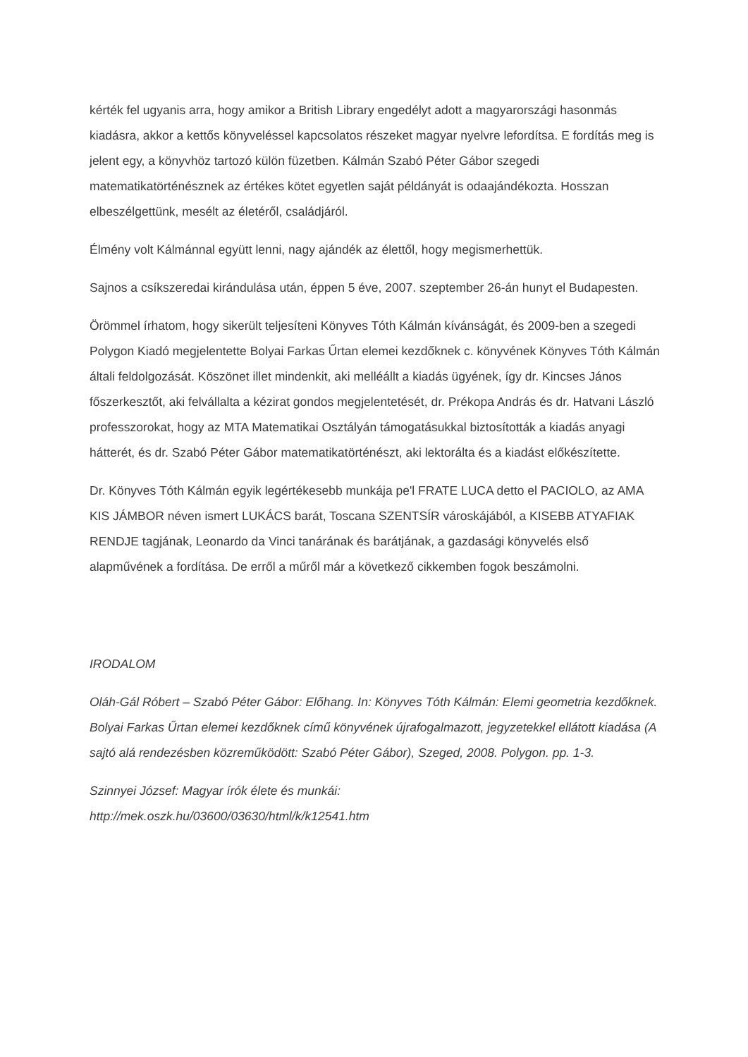kérték fel ugyanis arra, hogy amikor a British Library engedélyt adott a magyarországi hasonmás kiadásra, akkor a kettős könyveléssel kapcsolatos részeket magyar nyelvre lefordítsa. E fordítás meg is jelent egy, a könyvhöz tartozó külön füzetben. Kálmán Szabó Péter Gábor szegedi matematikatörténésznek az értékes kötet egyetlen saját példányát is odaajándékozta. Hosszan elbeszélgettünk, mesélt az életéről, családjáról.
Élmény volt Kálmánnal együtt lenni, nagy ajándék az élettől, hogy megismerhettük.
Sajnos a csíkszeredai kirándulása után, éppen 5 éve, 2007. szeptember 26-án hunyt el Budapesten.
Örömmel írhatom, hogy sikerült teljesíteni Könyves Tóth Kálmán kívánságát, és 2009-ben a szegedi Polygon Kiadó megjelentette Bolyai Farkas Űrtan elemei kezdőknek c. könyvének Könyves Tóth Kálmán általi feldolgozását. Köszönet illet mindenkit, aki melléállt a kiadás ügyének, így dr. Kincses János főszerkesztőt, aki felvállalta a kézirat gondos megjelentetését, dr. Prékopa András és dr. Hatvani László professzorokat, hogy az MTA Matematikai Osztályán támogatásukkal biztosították a kiadás anyagi hátterét, és dr. Szabó Péter Gábor matematikatörténészt, aki lektorálta és a kiadást előkészítette.
Dr. Könyves Tóth Kálmán egyik legértékesebb munkája pe'l FRATE LUCA detto el PACIOLO, az AMA KIS JÁMBOR néven ismert LUKÁCS barát, Toscana SZENTSÍR városkájából, a KISEBB ATYAFIAK RENDJE tagjának, Leonardo da Vinci tanárának és barátjának, a gazdasági könyvelés első alapművének a fordítása. De erről a műről már a következő cikkemben fogok beszámolni.
IRODALOM
Oláh-Gál Róbert – Szabó Péter Gábor: Előhang. In: Könyves Tóth Kálmán: Elemi geometria kezdőknek. Bolyai Farkas Űrtan elemei kezdőknek című könyvének újrafogalmazott, jegyzetekkel ellátott kiadása (A sajtó alá rendezésben közreműködött: Szabó Péter Gábor), Szeged, 2008. Polygon. pp. 1-3.
Szinnyei József: Magyar írók élete és munkái:
http://mek.oszk.hu/03600/03630/html/k/k12541.htm